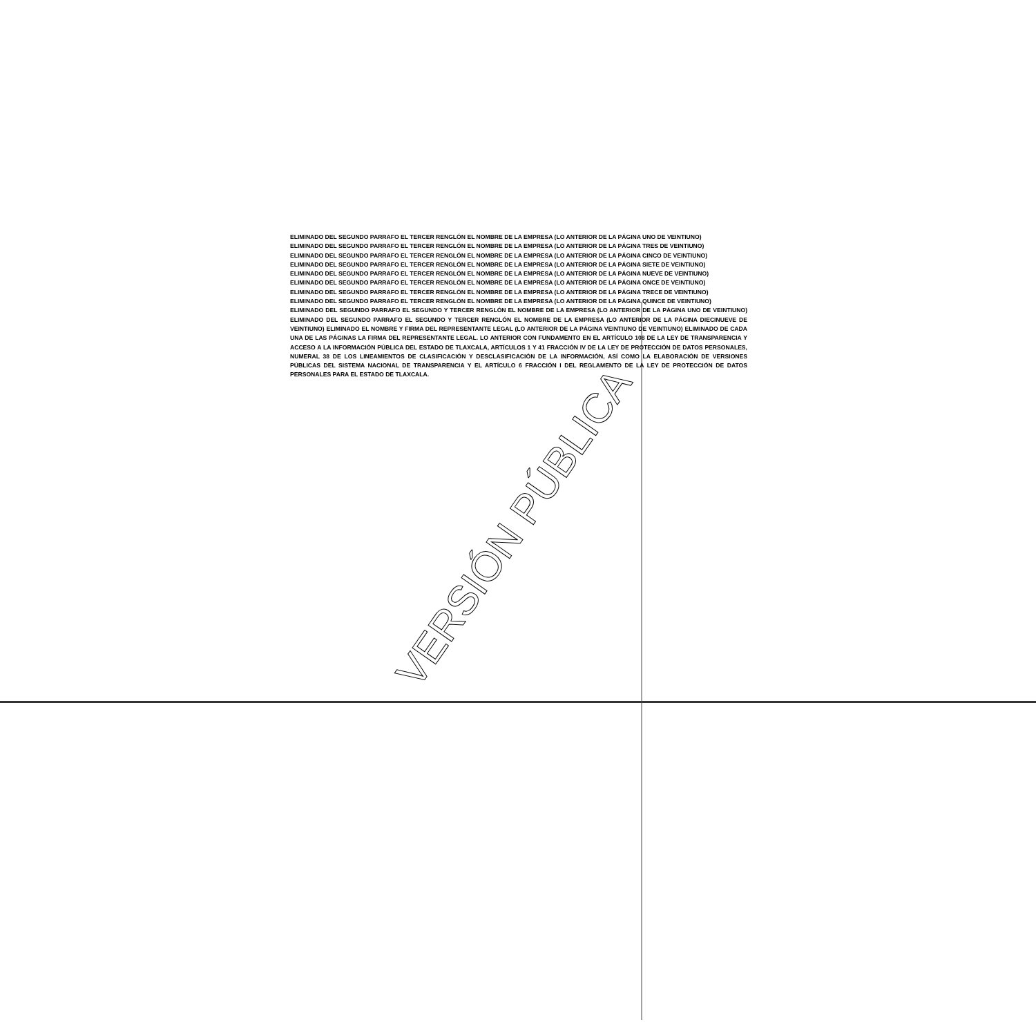ELIMINADO DEL SEGUNDO PARRAFO EL TERCER RENGLÓN EL NOMBRE DE LA EMPRESA (LO ANTERIOR DE LA PÁGINA UNO DE VEINTIUNO)
ELIMINADO DEL SEGUNDO PARRAFO EL TERCER RENGLÓN EL NOMBRE DE LA EMPRESA (LO ANTERIOR DE LA PÁGINA TRES DE VEINTIUNO)
ELIMINADO DEL SEGUNDO PARRAFO EL TERCER RENGLÓN EL NOMBRE DE LA EMPRESA (LO ANTERIOR DE LA PÁGINA CINCO DE VEINTIUNO)
ELIMINADO DEL SEGUNDO PARRAFO EL TERCER RENGLÓN EL NOMBRE DE LA EMPRESA (LO ANTERIOR DE LA PÁGINA SIETE DE VEINTIUNO)
ELIMINADO DEL SEGUNDO PARRAFO EL TERCER RENGLÓN EL NOMBRE DE LA EMPRESA (LO ANTERIOR DE LA PÁGINA NUEVE DE VEINTIUNO)
ELIMINADO DEL SEGUNDO PARRAFO EL TERCER RENGLÓN EL NOMBRE DE LA EMPRESA (LO ANTERIOR DE LA PÁGINA ONCE DE VEINTIUNO)
ELIMINADO DEL SEGUNDO PARRAFO EL TERCER RENGLÓN EL NOMBRE DE LA EMPRESA (LO ANTERIOR DE LA PÁGINA TRECE DE VEINTIUNO)
ELIMINADO DEL SEGUNDO PARRAFO EL TERCER RENGLÓN EL NOMBRE DE LA EMPRESA (LO ANTERIOR DE LA PÁGINA QUINCE DE VEINTIUNO)
ELIMINADO DEL SEGUNDO PARRAFO EL SEGUNDO Y TERCER RENGLÓN EL NOMBRE DE LA EMPRESA (LO ANTERIOR DE LA PÁGINA UNO DE VEINTIUNO) ELIMINADO DEL SEGUNDO PARRAFO EL SEGUNDO Y TERCER RENGLÓN EL NOMBRE DE LA EMPRESA (LO ANTERIOR DE LA PÁGINA DIECINUEVE DE VEINTIUNO) ELIMINADO EL NOMBRE Y FIRMA DEL REPRESENTANTE LEGAL (LO ANTERIOR DE LA PÁGINA VEINTIUNO DE VEINTIUNO) ELIMINADO DE CADA UNA DE LAS PÁGINAS LA FIRMA DEL REPRESENTANTE LEGAL. LO ANTERIOR CON FUNDAMENTO EN EL ARTÍCULO 108 DE LA LEY DE TRANSPARENCIA Y ACCESO A LA INFORMACIÓN PÚBLICA DEL ESTADO DE TLAXCALA, ARTÍCULOS 1 Y 41 FRACCIÓN IV DE LA LEY DE PROTECCIÓN DE DATOS PERSONALES, NUMERAL 38 DE LOS LINEAMIENTOS DE CLASIFICACIÓN Y DESCLASIFICACIÓN DE LA INFORMACIÓN, ASÍ COMO LA ELABORACIÓN DE VERSIONES PÚBLICAS DEL SISTEMA NACIONAL DE TRANSPARENCIA Y EL ARTÍCULO 6 FRACCIÓN I DEL REGLAMENTO DE LA LEY DE PROTECCIÓN DE DATOS PERSONALES PARA EL ESTADO DE TLAXCALA.
VERSIÓN PÚBLICA